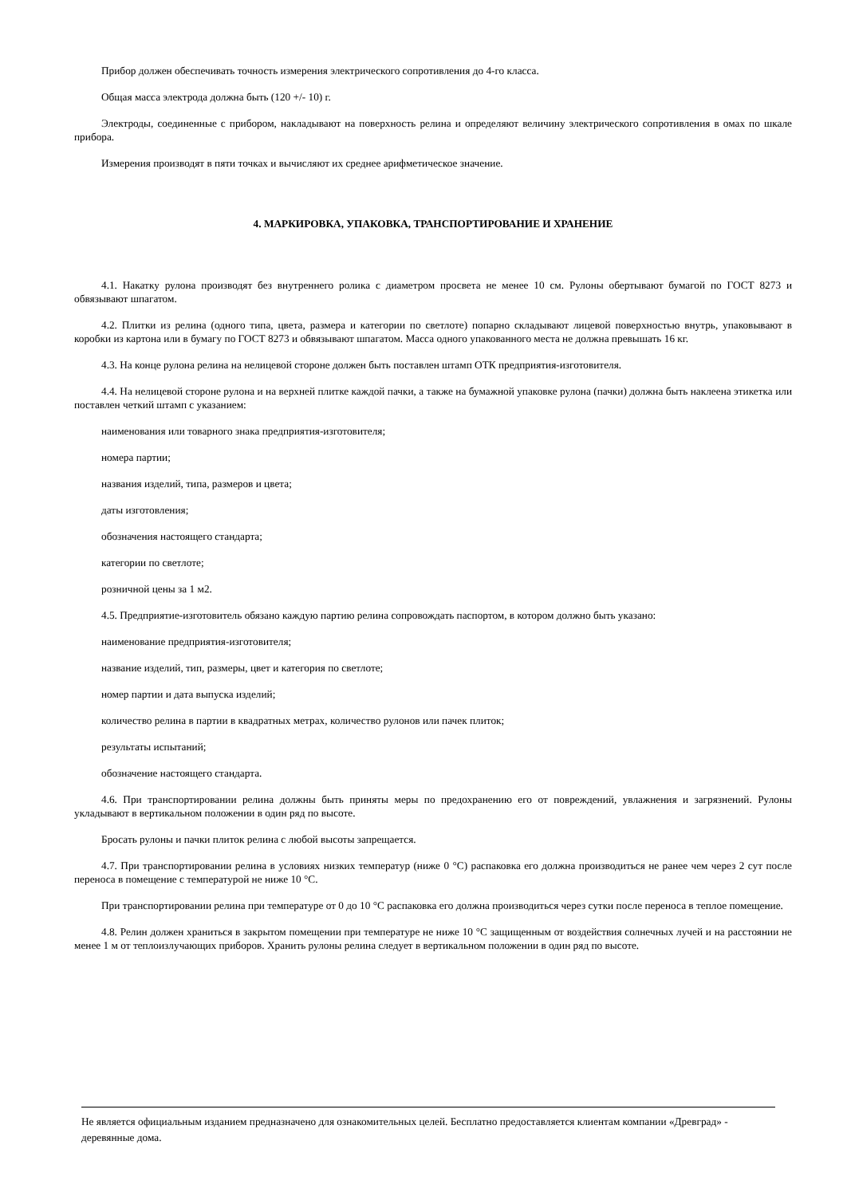Прибор должен обеспечивать точность измерения электрического сопротивления до 4-го класса.
Общая масса электрода должна быть (120 +/- 10) г.
Электроды, соединенные с прибором, накладывают на поверхность релина и определяют величину электрического сопротивления в омах по шкале прибора.
Измерения производят в пяти точках и вычисляют их среднее арифметическое значение.
4. МАРКИРОВКА, УПАКОВКА, ТРАНСПОРТИРОВАНИЕ И ХРАНЕНИЕ
4.1. Накатку рулона производят без внутреннего ролика с диаметром просвета не менее 10 см. Рулоны обертывают бумагой по ГОСТ 8273 и обвязывают шпагатом.
4.2. Плитки из релина (одного типа, цвета, размера и категории по светлоте) попарно складывают лицевой поверхностью внутрь, упаковывают в коробки из картона или в бумагу по ГОСТ 8273 и обвязывают шпагатом. Масса одного упакованного места не должна превышать 16 кг.
4.3. На конце рулона релина на нелицевой стороне должен быть поставлен штамп ОТК предприятия-изготовителя.
4.4. На нелицевой стороне рулона и на верхней плитке каждой пачки, а также на бумажной упаковке рулона (пачки) должна быть наклеена этикетка или поставлен четкий штамп с указанием:
наименования или товарного знака предприятия-изготовителя;
номера партии;
названия изделий, типа, размеров и цвета;
даты изготовления;
обозначения настоящего стандарта;
категории по светлоте;
розничной цены за 1 м2.
4.5. Предприятие-изготовитель обязано каждую партию релина сопровождать паспортом, в котором должно быть указано:
наименование предприятия-изготовителя;
название изделий, тип, размеры, цвет и категория по светлоте;
номер партии и дата выпуска изделий;
количество релина в партии в квадратных метрах, количество рулонов или пачек плиток;
результаты испытаний;
обозначение настоящего стандарта.
4.6. При транспортировании релина должны быть приняты меры по предохранению его от повреждений, увлажнения и загрязнений. Рулоны укладывают в вертикальном положении в один ряд по высоте.
Бросать рулоны и пачки плиток релина с любой высоты запрещается.
4.7. При транспортировании релина в условиях низких температур (ниже 0 °С) распаковка его должна производиться не ранее чем через 2 сут после переноса в помещение с температурой не ниже 10 °С.
При транспортировании релина при температуре от 0 до 10 °С распаковка его должна производиться через сутки после переноса в теплое помещение.
4.8. Релин должен храниться в закрытом помещении при температуре не ниже 10 °С защищенным от воздействия солнечных лучей и на расстоянии не менее 1 м от теплоизлучающих приборов. Хранить рулоны релина следует в вертикальном положении в один ряд по высоте.
Не является официальным изданием предназначено для ознакомительных целей. Бесплатно предоставляется клиентам компании «Древград» - деревянные дома.